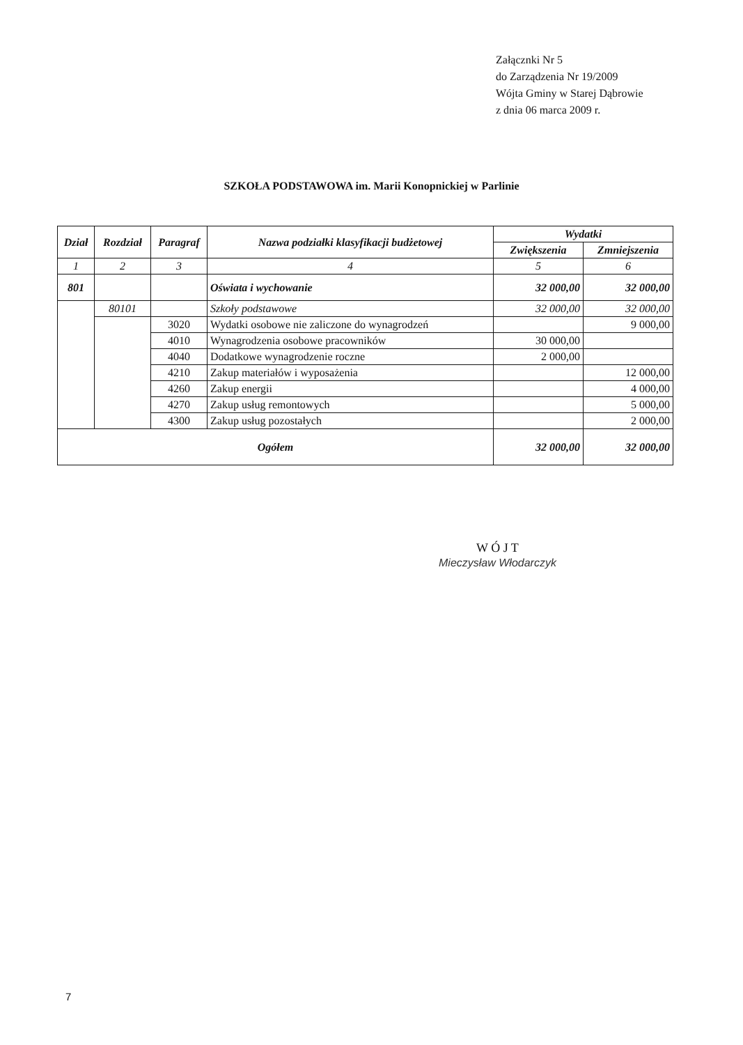Załącznki Nr 5
do Zarządzenia Nr 19/2009
Wójta Gminy w Starej Dąbrowie
z dnia 06 marca 2009 r.
SZKOŁA PODSTAWOWA im. Marii Konopnickiej w Parlinie
| Dział | Rozdział | Paragraf | Nazwa podziałki klasyfikacji budżetowej | Wydatki | |
| --- | --- | --- | --- | --- | --- |
| | | | | Zwiększenia | Zmniejszenia |
| 1 | 2 | 3 | 4 | 5 | 6 |
| 801 | | | Oświata i wychowanie | 32 000,00 | 32 000,00 |
| | 80101 | | Szkoły podstawowe | 32 000,00 | 32 000,00 |
| | | 3020 | Wydatki osobowe nie zaliczone do wynagrodzeń | | 9 000,00 |
| | | 4010 | Wynagrodzenia osobowe pracowników | 30 000,00 | |
| | | 4040 | Dodatkowe wynagrodzenie roczne | 2 000,00 | |
| | | 4210 | Zakup materiałów i wyposażenia | | 12 000,00 |
| | | 4260 | Zakup energii | | 4 000,00 |
| | | 4270 | Zakup usług remontowych | | 5 000,00 |
| | | 4300 | Zakup usług pozostałych | | 2 000,00 |
| Ogółem | | | | 32 000,00 | 32 000,00 |
W Ó J T
Mieczysław Włodarczyk
7